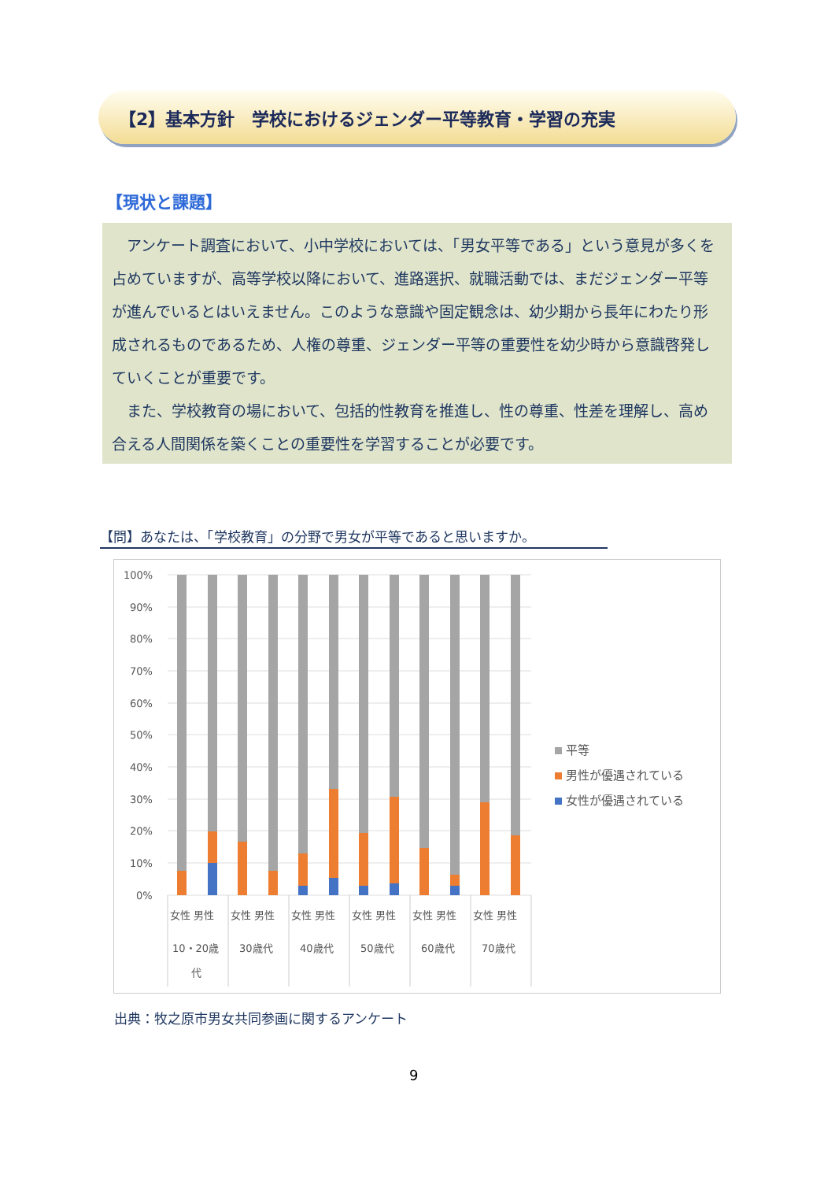【2】基本方針　学校におけるジェンダー平等教育・学習の充実
【現状と課題】
アンケート調査において、小中学校においては、「男女平等である」という意見が多くを占めていますが、高等学校以降において、進路選択、就職活動では、まだジェンダー平等が進んでいるとはいえません。このような意識や固定観念は、幼少期から長年にわたり形成されるものであるため、人権の尊重、ジェンダー平等の重要性を幼少時から意識啓発していくことが重要です。
また、学校教育の場において、包括的性教育を推進し、性の尊重、性差を理解し、高め合える人間関係を築くことの重要性を学習することが必要です。
【問】あなたは、「学校教育」の分野で男女が平等であると思いますか。
100%
90%
80%
70%
60%
50%
40%
30%
20%
10%
0%
女性 男性
女性 男性
女性 男性
女性 男性
女性 男性
女性 男性
10・20歳
代
30歳代
40歳代
50歳代
60歳代
70歳代
平等
男性が優遇されている
女性が優遇されている
出典：牧之原市男女共同参画に関するアンケート
9